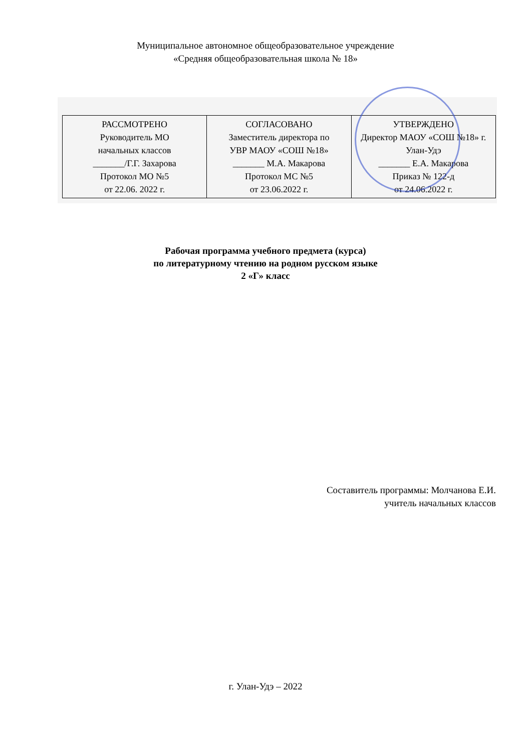Муниципальное автономное общеобразовательное учреждение
«Средняя общеобразовательная школа № 18»
| РАССМОТРЕНО Руководитель МО начальных классов _______/Г.Г. Захарова Протокол МО №5 от 22.06. 2022 г. | СОГЛАСОВАНО Заместитель директора по УВР МАОУ «СОШ №18» _______ М.А. Макарова Протокол МС №5 от 23.06.2022 г. | УТВЕРЖДЕНО Директор МАОУ «СОШ №18» г. Улан-Удэ _______ Е.А. Макарова Приказ № 122-д от 24.06.2022 г. |
Рабочая программа учебного предмета (курса)
по литературному чтению на родном русском языке
2 «Г» класс
Составитель программы: Молчанова Е.И.
учитель начальных классов
г. Улан-Удэ – 2022